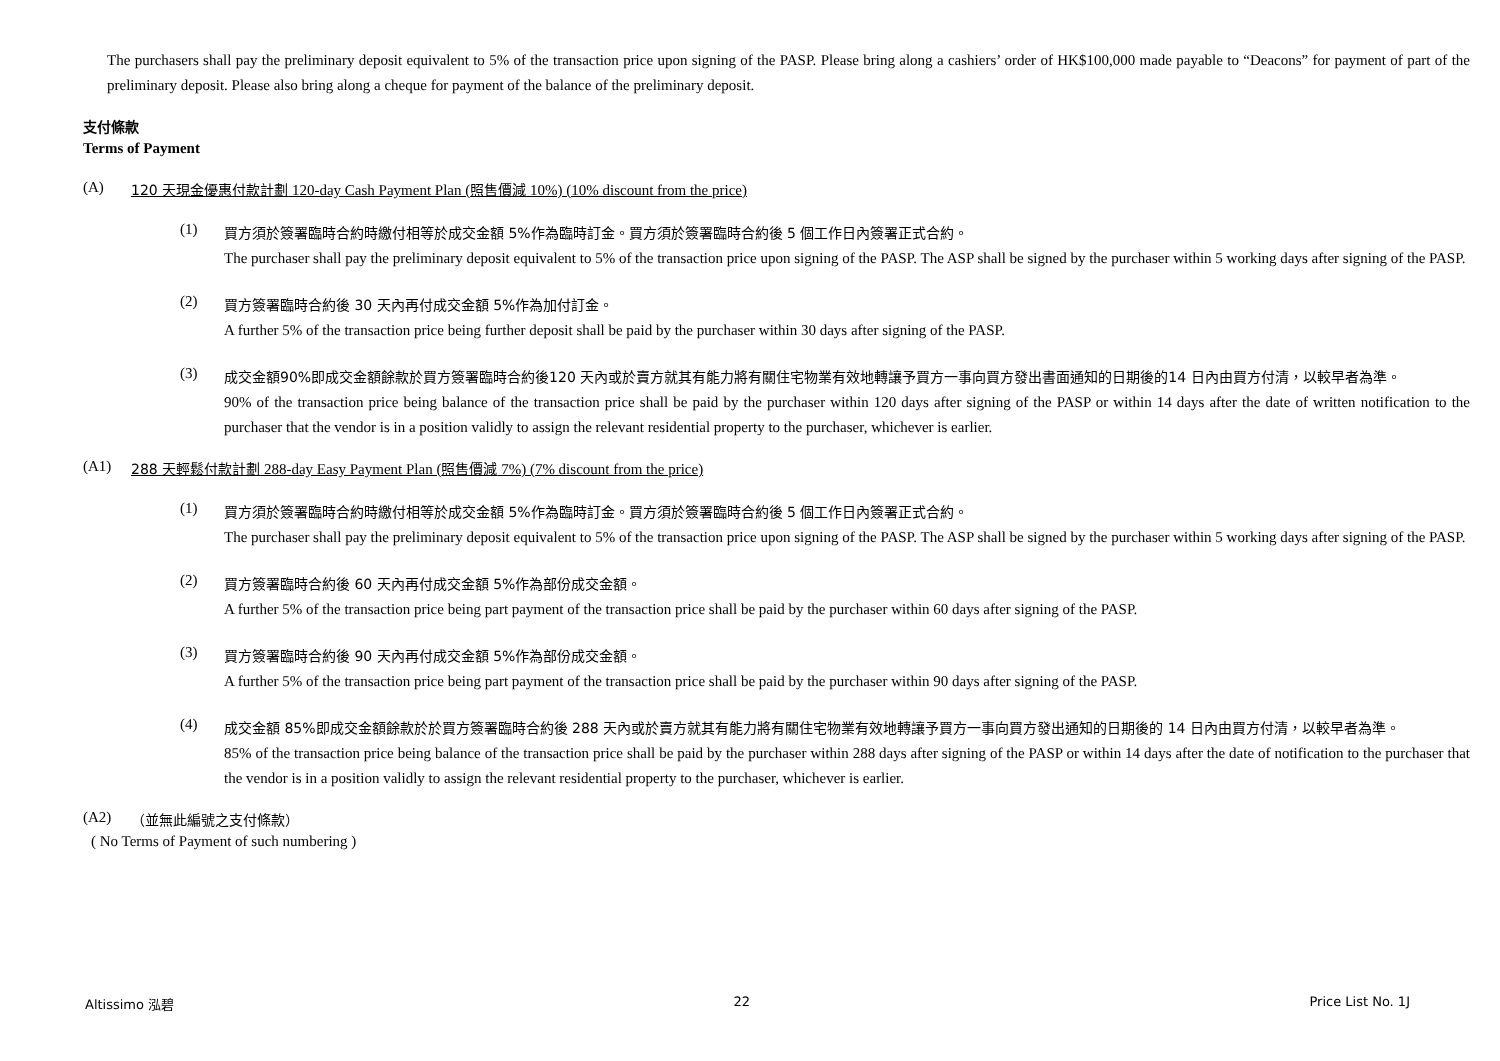The purchasers shall pay the preliminary deposit equivalent to 5% of the transaction price upon signing of the PASP. Please bring along a cashiers’ order of HK$100,000 made payable to “Deacons” for payment of part of the preliminary deposit. Please also bring along a cheque for payment of the balance of the preliminary deposit.
支付條款
Terms of Payment
(A) 120 天現金優惠付款計劃 120-day Cash Payment Plan (照售價減 10%) (10% discount from the price)
(1)
買方須於簽署臨時合約時繳付相等於成交金額 5%作為臨時訂金。買方須於簽署臨時合約後 5 個工作日內簽署正式合約。
The purchaser shall pay the preliminary deposit equivalent to 5% of the transaction price upon signing of the PASP. The ASP shall be signed by the purchaser within 5 working days after signing of the PASP.
(2)
買方簽署臨時合約後 30 天內再付成交金額 5%作為加付訂金。
A further 5% of the transaction price being further deposit shall be paid by the purchaser within 30 days after signing of the PASP.
(3)
成交金額90%即成交金額餘款於買方簽署臨時合約後120 天內或於賣方就其有能力將有關住宅物業有效地轉讓予買方一事向買方發出書面通知的日期後的14 日內由買方付清，以較早者為準。
90% of the transaction price being balance of the transaction price shall be paid by the purchaser within 120 days after signing of the PASP or within 14 days after the date of written notification to the purchaser that the vendor is in a position validly to assign the relevant residential property to the purchaser, whichever is earlier.
(A1) 288 天輕鬆付款計劃 288-day Easy Payment Plan (照售價減 7%) (7% discount from the price)
(1)
買方須於簽署臨時合約時繳付相等於成交金額 5%作為臨時訂金。買方須於簽署臨時合約後 5 個工作日內簽署正式合約。
The purchaser shall pay the preliminary deposit equivalent to 5% of the transaction price upon signing of the PASP. The ASP shall be signed by the purchaser within 5 working days after signing of the PASP.
(2)
買方簽署臨時合約後 60 天內再付成交金額 5%作為部份成交金額。
A further 5% of the transaction price being part payment of the transaction price shall be paid by the purchaser within 60 days after signing of the PASP.
(3)
買方簽署臨時合約後 90 天內再付成交金額 5%作為部份成交金額。
A further 5% of the transaction price being part payment of the transaction price shall be paid by the purchaser within 90 days after signing of the PASP.
(4)
成交金額 85%即成交金額餘款於於買方簽署臨時合約後 288 天內或於賣方就其有能力將有關住宅物業有效地轉讓予買方一事向買方發出通知的日期後的 14 日內由買方付清，以較早者為準。
85% of the transaction price being balance of the transaction price shall be paid by the purchaser within 288 days after signing of the PASP or within 14 days after the date of notification to the purchaser that the vendor is in a position validly to assign the relevant residential property to the purchaser, whichever is earlier.
(A2) （並無此編號之支付條款）
( No Terms of Payment of such numbering )
Altissimo 泓碧 22 Price List No. 1J